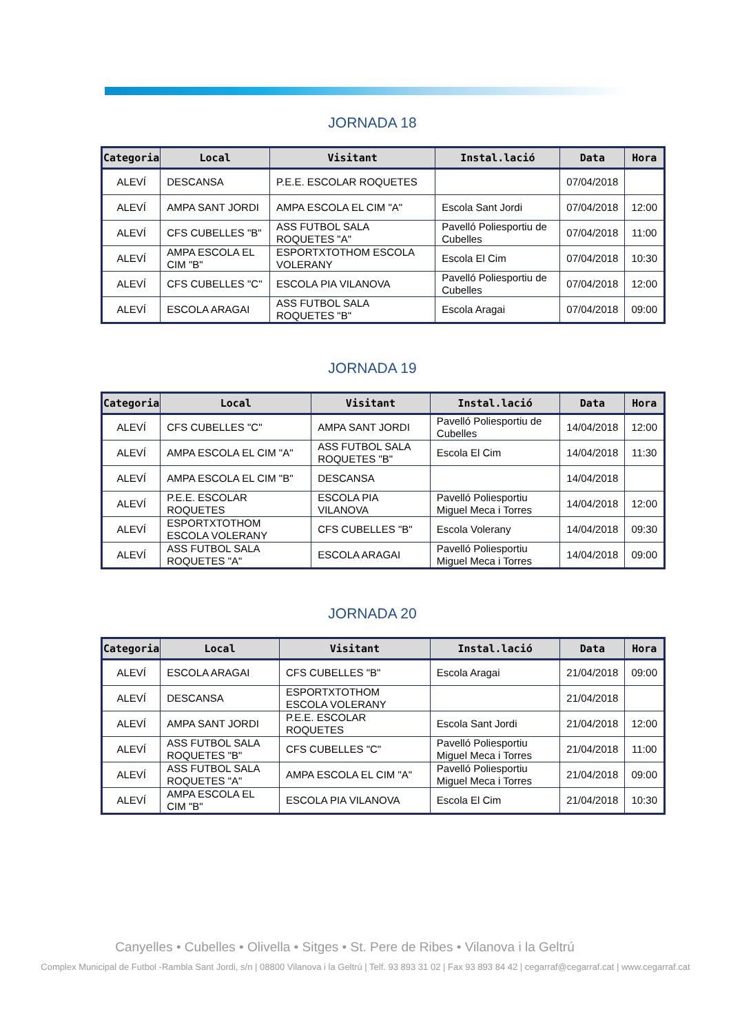JORNADA 18
| Categoria | Local | Visitant | Instal.lació | Data | Hora |
| --- | --- | --- | --- | --- | --- |
| ALEVÍ | DESCANSA | P.E.E. ESCOLAR ROQUETES | | 07/04/2018 | |
| ALEVÍ | AMPA SANT JORDI | AMPA ESCOLA EL CIM "A" | Escola Sant Jordi | 07/04/2018 | 12:00 |
| ALEVÍ | CFS CUBELLES "B" | ASS FUTBOL SALA ROQUETES "A" | Pavelló Poliesportiu de Cubelles | 07/04/2018 | 11:00 |
| ALEVÍ | AMPA ESCOLA EL CIM "B" | ESPORTXTOTHOM ESCOLA VOLERANY | Escola El Cim | 07/04/2018 | 10:30 |
| ALEVÍ | CFS CUBELLES "C" | ESCOLA PIA VILANOVA | Pavelló Poliesportiu de Cubelles | 07/04/2018 | 12:00 |
| ALEVÍ | ESCOLA ARAGAI | ASS FUTBOL SALA ROQUETES "B" | Escola Aragai | 07/04/2018 | 09:00 |
JORNADA 19
| Categoria | Local | Visitant | Instal.lació | Data | Hora |
| --- | --- | --- | --- | --- | --- |
| ALEVÍ | CFS CUBELLES "C" | AMPA SANT JORDI | Pavelló Poliesportiu de Cubelles | 14/04/2018 | 12:00 |
| ALEVÍ | AMPA ESCOLA EL CIM "A" | ASS FUTBOL SALA ROQUETES "B" | Escola El Cim | 14/04/2018 | 11:30 |
| ALEVÍ | AMPA ESCOLA EL CIM "B" | DESCANSA | | 14/04/2018 | |
| ALEVÍ | P.E.E. ESCOLAR ROQUETES | ESCOLA PIA VILANOVA | Pavelló Poliesportiu Miguel Meca i Torres | 14/04/2018 | 12:00 |
| ALEVÍ | ESPORTXTOTHOM ESCOLA VOLERANY | CFS CUBELLES "B" | Escola Volerany | 14/04/2018 | 09:30 |
| ALEVÍ | ASS FUTBOL SALA ROQUETES "A" | ESCOLA ARAGAI | Pavelló Poliesportiu Miguel Meca i Torres | 14/04/2018 | 09:00 |
JORNADA 20
| Categoria | Local | Visitant | Instal.lació | Data | Hora |
| --- | --- | --- | --- | --- | --- |
| ALEVÍ | ESCOLA ARAGAI | CFS CUBELLES "B" | Escola Aragai | 21/04/2018 | 09:00 |
| ALEVÍ | DESCANSA | ESPORTXTOTHOM ESCOLA VOLERANY | | 21/04/2018 | |
| ALEVÍ | AMPA SANT JORDI | P.E.E. ESCOLAR ROQUETES | Escola Sant Jordi | 21/04/2018 | 12:00 |
| ALEVÍ | ASS FUTBOL SALA ROQUETES "B" | CFS CUBELLES "C" | Pavelló Poliesportiu Miguel Meca i Torres | 21/04/2018 | 11:00 |
| ALEVÍ | ASS FUTBOL SALA ROQUETES "A" | AMPA ESCOLA EL CIM "A" | Pavelló Poliesportiu Miguel Meca i Torres | 21/04/2018 | 09:00 |
| ALEVÍ | AMPA ESCOLA EL CIM "B" | ESCOLA PIA VILANOVA | Escola El Cim | 21/04/2018 | 10:30 |
Canyelles • Cubelles • Olivella • Sitges • St. Pere de Ribes • Vilanova i la Geltrú
Complex Municipal de Futbol -Rambla Sant Jordi, s/n | 08800 Vilanova i la Geltrú | Telf. 93 893 31 02 | Fax 93 893 84 42 | cegarraf@cegarraf.cat | www.cegarraf.cat